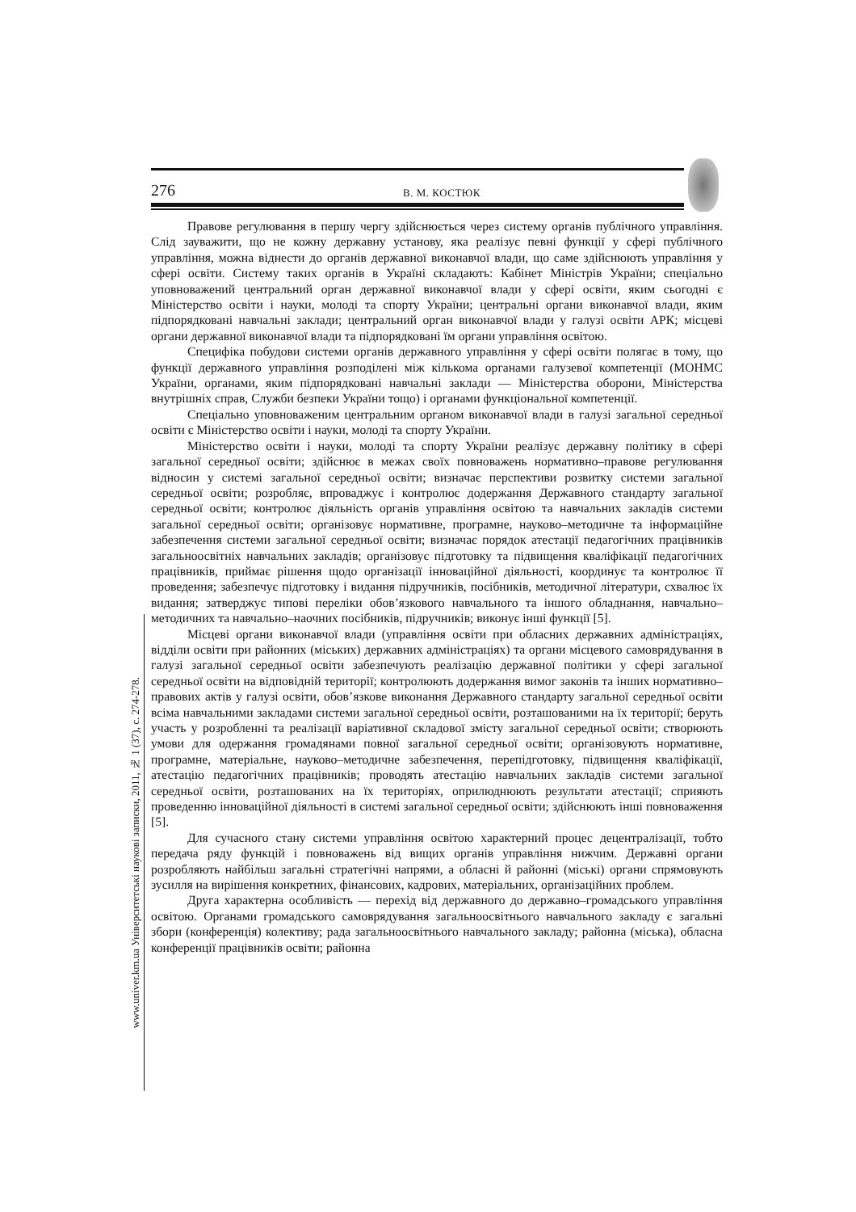276 В. М. КОСТЮК
Правове регулювання в першу чергу здійснюється через систему органів публічного управління. Слід зауважити, що не кожну державну установу, яка реалізує певні функції у сфері публічного управління, можна віднести до органів державної виконавчої влади, що саме здійснюють управління у сфері освіти. Систему таких органів в Україні складають: Кабінет Міністрів України; спеціально уповноважений центральний орган державної виконавчої влади у сфері освіти, яким сьогодні є Міністерство освіти і науки, молоді та спорту України; центральні органи виконавчої влади, яким підпорядковані навчальні заклади; центральний орган виконавчої влади у галузі освіти АРК; місцеві органи державної виконавчої влади та підпорядковані їм органи управління освітою.
Специфіка побудови системи органів державного управління у сфері освіти полягає в тому, що функції державного управління розподілені між кількома органами галузевої компетенції (МОНМС України, органами, яким підпорядковані навчальні заклади — Міністерства оборони, Міністерства внутрішніх справ, Служби безпеки України тощо) і органами функціональної компетенції.
Спеціально уповноваженим центральним органом виконавчої влади в галузі загальної середньої освіти є Міністерство освіти і науки, молоді та спорту України.
Міністерство освіти і науки, молоді та спорту України реалізує державну політику в сфері загальної середньої освіти; здійснює в межах своїх повноважень нормативно–правове регулювання відносин у системі загальної середньої освіти; визначає перспективи розвитку системи загальної середньої освіти; розробляє, впроваджує і контролює додержання Державного стандарту загальної середньої освіти; контролює діяльність органів управління освітою та навчальних закладів системи загальної середньої освіти; організовує нормативне, програмне, науково–методичне та інформаційне забезпечення системи загальної середньої освіти; визначає порядок атестації педагогічних працівників загальноосвітніх навчальних закладів; організовує підготовку та підвищення кваліфікації педагогічних працівників, приймає рішення щодо організації інноваційної діяльності, координує та контролює її проведення; забезпечує підготовку і видання підручників, посібників, методичної літератури, схвалює їх видання; затверджує типові переліки обов’язкового навчального та іншого обладнання, навчально–методичних та навчально–наочних посібників, підручників; виконує інші функції [5].
Місцеві органи виконавчої влади (управління освіти при обласних державних адміністраціях, відділи освіти при районних (міських) державних адміністраціях) та органи місцевого самоврядування в галузі загальної середньої освіти забезпечують реалізацію державної політики у сфері загальної середньої освіти на відповідній території; контролюють додержання вимог законів та інших нормативно–правових актів у галузі освіти, обов’язкове виконання Державного стандарту загальної середньої освіти всіма навчальними закладами системи загальної середньої освіти, розташованими на їх території; беруть участь у розробленні та реалізації варіативної складової змісту загальної середньої освіти; створюють умови для одержання громадянами повної загальної середньої освіти; організовують нормативне, програмне, матеріальне, науково–методичне забезпечення, перепідготовку, підвищення кваліфікації, атестацію педагогічних працівників; проводять атестацію навчальних закладів системи загальної середньої освіти, розташованих на їх територіях, оприлюднюють результати атестації; сприяють проведенню інноваційної діяльності в системі загальної середньої освіти; здійснюють інші повноваження [5].
Для сучасного стану системи управління освітою характерний процес децентралізації, тобто передача ряду функцій і повноважень від вищих органів управління нижчим. Державні органи розробляють найбільш загальні стратегічні напрями, а обласні й районні (міські) органи спрямовують зусилля на вирішення конкретних, фінансових, кадрових, матеріальних, організаційних проблем.
Друга характерна особливість — перехід від державного до державно–громадського управління освітою. Органами громадського самоврядування загальноосвітнього навчального закладу є загальні збори (конференція) колективу; рада загальноосвітнього навчального закладу; районна (міська), обласна конференції працівників освіти; районна
www.univer.km.ua Університетські наукові записки, 2011, № 1 (37), с. 274-278.